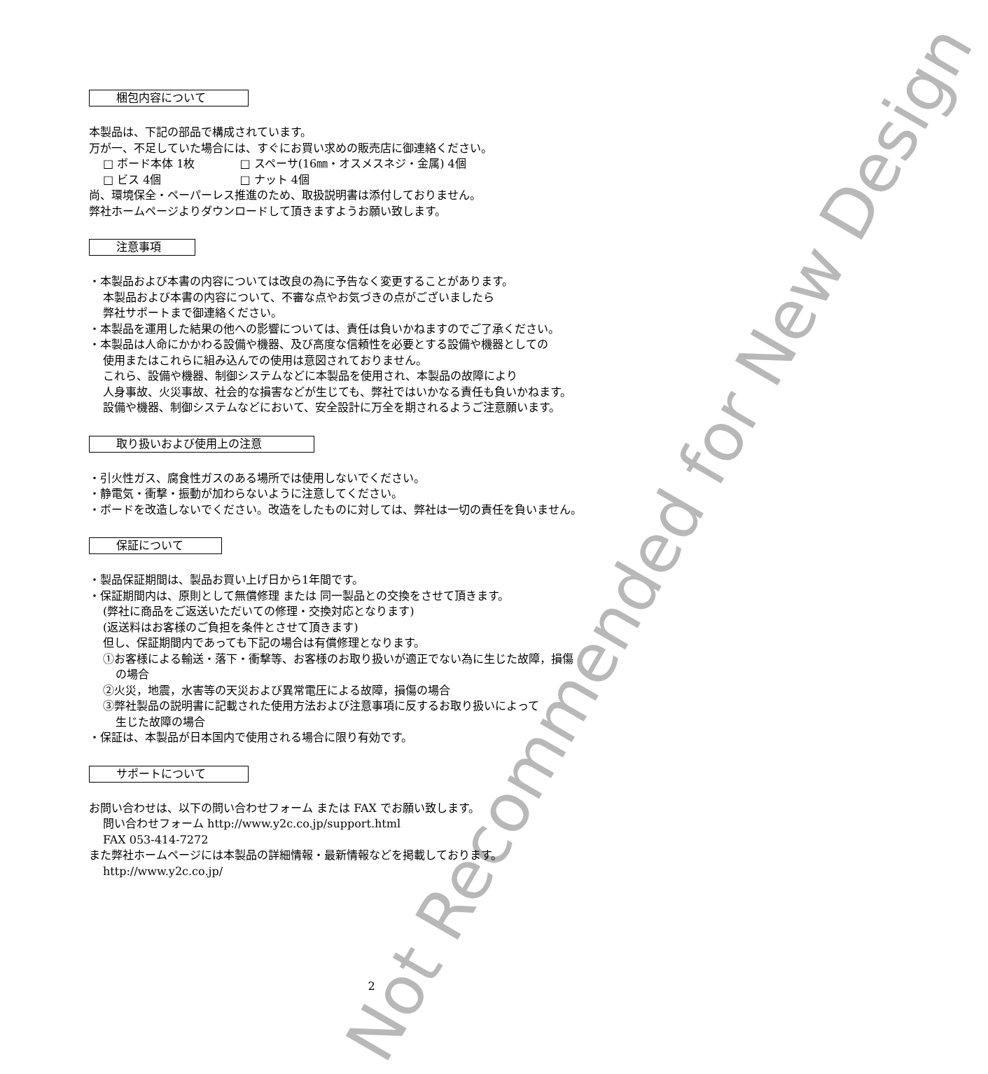梱包内容について
本製品は、下記の部品で構成されています。
万が一、不足していた場合には、すぐにお買い求めの販売店に御連絡ください。
□ ボード本体 1枚　　　　□ スペーサ(16㎜・オスメスネジ・金属) 4個
□ ビス 4個　　　　　　　□ ナット 4個
尚、環境保全・ペーパーレス推進のため、取扱説明書は添付しておりません。
弊社ホームページよりダウンロードして頂きますようお願い致します。
注意事項
・本製品および本書の内容については改良の為に予告なく変更することがあります。
本製品および本書の内容について、不審な点やお気づきの点がございましたら
弊社サポートまで御連絡ください。
・本製品を運用した結果の他への影響については、責任は負いかねますのでご了承ください。
・本製品は人命にかかわる設備や機器、及び高度な信頼性を必要とする設備や機器としての
使用またはこれらに組み込んでの使用は意図されておりません。
これら、設備や機器、制御システムなどに本製品を使用され、本製品の故障により
人身事故、火災事故、社会的な損害などが生じても、弊社ではいかなる責任も負いかねます。
設備や機器、制御システムなどにおいて、安全設計に万全を期されるようご注意願います。
取り扱いおよび使用上の注意
・引火性ガス、腐食性ガスのある場所では使用しないでください。
・静電気・衝撃・振動が加わらないように注意してください。
・ボードを改造しないでください。改造をしたものに対しては、弊社は一切の責任を負いません。
保証について
・製品保証期間は、製品お買い上げ日から1年間です。
・保証期間内は、原則として無償修理 または 同一製品との交換をさせて頂きます。
(弊社に商品をご返送いただいての修理・交換対応となります)
(返送料はお客様のご負担を条件とさせて頂きます)
但し、保証期間内であっても下記の場合は有償修理となります。
①お客様による輸送・落下・衝撃等、お客様のお取り扱いが適正でない為に生じた故障，損傷
の場合
②火災，地震，水害等の天災および異常電圧による故障，損傷の場合
③弊社製品の説明書に記載された使用方法および注意事項に反するお取り扱いによって
生じた故障の場合
・保証は、本製品が日本国内で使用される場合に限り有効です。
サポートについて
お問い合わせは、以下の問い合わせフォーム または FAX でお願い致します。
問い合わせフォーム http://www.y2c.co.jp/support.html
FAX 053-414-7272
また弊社ホームページには本製品の詳細情報・最新情報などを掲載しております。
http://www.y2c.co.jp/
Not Recommended for New Design
2